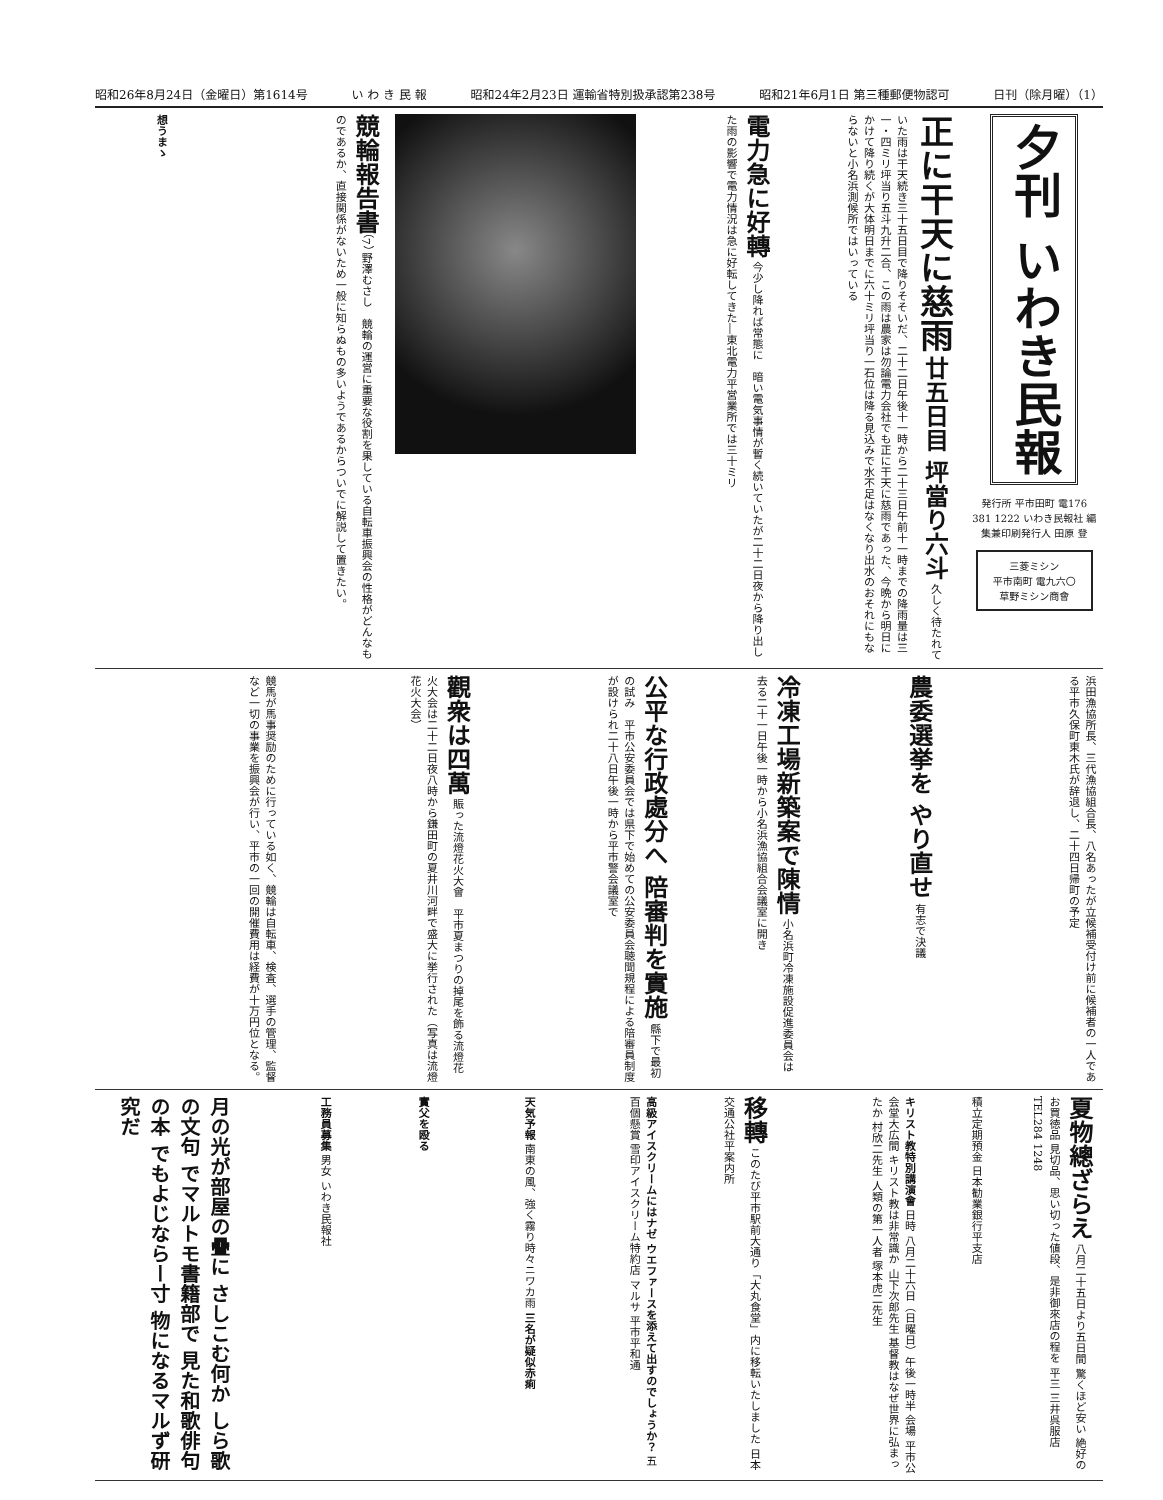昭和26年8月24日（金曜日）第1614号 い わ き 民 報 昭和24年2月23日 運輸省特別扱承認第238号 昭和21年6月1日 第三種郵便物認可 日刊（除月曜）（1）
夕刊 いわき民報
発行所 平市田町 電176 381 1222 いわき民報社 編集兼印刷発行人 田原 登
三菱ミシン
平市南町 電九六〇
草野ミシン商會
正に干天に慈雨 廿五日目 坪當り六斗 久しく待たれていた雨は干天続き三十五日目で降りそそいだ、二十二日午後十一時から二十三日午前十一時までの降雨量は三一・四ミリ坪当り五斗九升二合、この雨は農家は勿論電力会社でも正に干天に慈雨であった、今晩から明日にかけて降り続くが大体明日までに六十ミリ坪当り一石位は降る見込みで水不足はなくなり出水のおそれにもならないと小名浜測候所ではいっている
電力急に好轉 今少し降れば常態に　暗い電気事情が暫く続いていたが二十二日夜から降り出した雨の影響で電力情況は急に好転してきた―東北電力平営業所では三十ミリ
競輪報告書（7） 野澤むさし　競輪の運営に重要な役割を果している自転車振興会の性格がどんなものであるか、直接関係がないため一般に知らぬもの多いようであるからついでに解説して置きたい。
想うまゝ
浜田漁協所長、三代漁協組合長、八名あったが立候補受付け前に候補者の一人である平市久保町東木氏が辞退し、二十四日帰町の予定
農委選挙を やり直せ 有志で決議
冷凍工場新築案で陳情 小名浜町冷凍施設促進委員会は去る二十一日午後一時から小名浜漁協組合会議室に開き
公平な行政處分へ 陪審判を實施 縣下で最初の試み　平市公安委員会では県下で始めての公安委員会聴聞規程による陪審員制度が設けられ二十八日午後一時から平市警会議室で
觀衆は四萬 賑った流燈花火大會　平市夏まつりの掉尾を飾る流燈花火大会は二十二日夜八時から鎌田町の夏井川河畔で盛大に挙行された（写真は流燈花火大会）
競馬が馬事奨励のために行っている如く、競輪は自転車、検査、選手の管理、監督など一切の事業を振興会が行い、平市の一回の開催費用は経費が十万円位となる。
夏物總ざらえ 八月二十五日より五日間 驚くほど安い 絶好のお買徳品 見切品、思い切った値段、是非御來店の程を 平三 三井呉服店 TEL284 1248
積立定期預金 日本勧業銀行平支店
キリスト教特別講演會 日時 八月二十六日（日曜日）午後一時半 会場 平市公会堂大広間 キリスト教は非常識か 山下次郎先生 基督教はなぜ世界に弘まったか 村欣二先生 人類の第一人者 塚本虎二先生
移轉 このたび平市駅前大通り「大丸食堂」内に移転いたしました 日本交通公社平案内所
高級アイスクリームにはナゼ ウエファースを添えて出すのでしょうか？ 五百個懸賞 雪印アイスクリーム特約店 マルサ 平市平和通
天気予報 南東の風、強く霧り時々ニワカ雨 三名が疑似赤痢
實父を殴る
工務員募集 男女 いわき民報社
月の光が部屋の疊に さしこむ何か しら歌の文句 でマルトモ書籍部で 見た和歌俳句の本 でもよじならー寸 物になるマルず研究だ